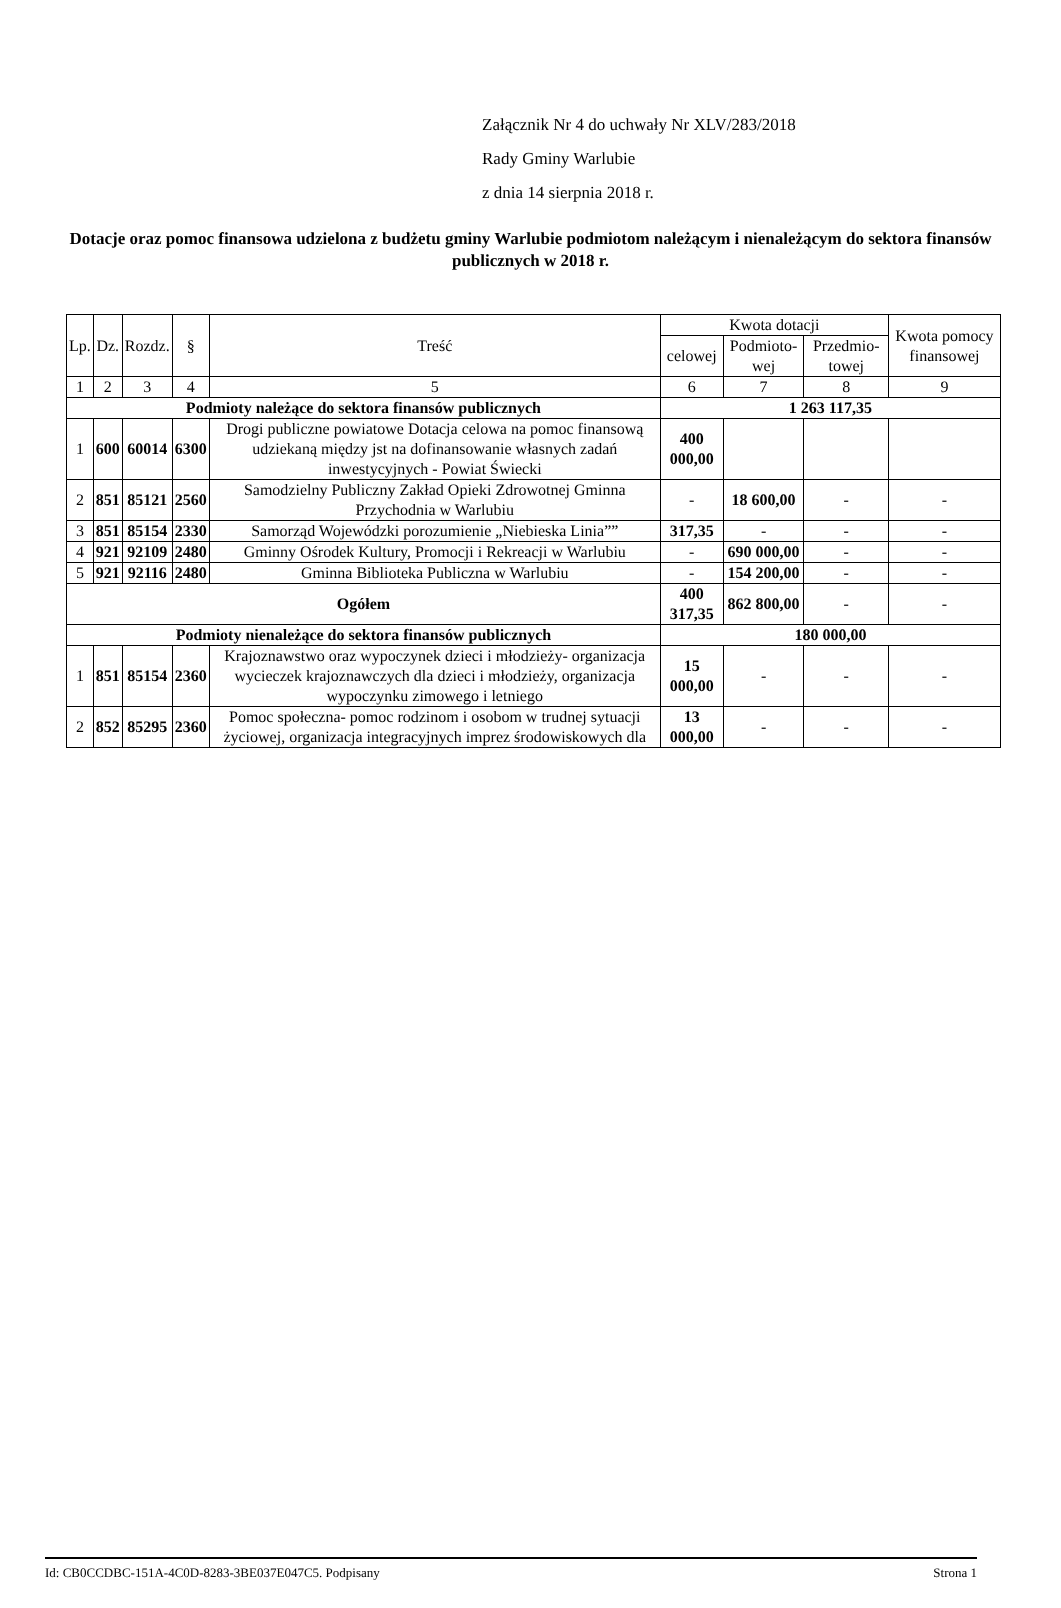Załącznik Nr 4 do uchwały Nr XLV/283/2018
Rady Gminy Warlubie
z dnia 14 sierpnia 2018 r.
Dotacje oraz pomoc finansowa udzielona z budżetu gminy Warlubie podmiotom należącym i nienależącym do sektora finansów publicznych w 2018 r.
| Lp. | Dz. | Rozdz. | § | Treść | Kwota dotacji | | | Kwota pomocy finansowej |
| --- | --- | --- | --- | --- | --- | --- | --- | --- |
| | | | | | celowej | Podmioto-wej | Przedmio-towej | |
| 1 | 2 | 3 | 4 | 5 | 6 | 7 | 8 | 9 |
| Podmioty należące do sektora finansów publicznych | | | | | 1 263 117,35 | | | |
| 1 | 600 | 60014 | 6300 | Drogi publiczne powiatowe Dotacja celowa na pomoc finansową udziekaną między jst na dofinansowanie własnych zadań inwestycyjnych - Powiat Świecki | 400 000,00 | | | |
| 2 | 851 | 85121 | 2560 | Samodzielny Publiczny Zakład Opieki Zdrowotnej Gminna Przychodnia w Warlubiu | - | 18 600,00 | - | - |
| 3 | 851 | 85154 | 2330 | Samorząd Wojewódzki porozumienie „Niebieska Linia”” | 317,35 | - | - | - |
| 4 | 921 | 92109 | 2480 | Gminny Ośrodek Kultury, Promocji i Rekreacji w Warlubiu | - | 690 000,00 | - | - |
| 5 | 921 | 92116 | 2480 | Gminna Biblioteka Publiczna w Warlubiu | - | 154 200,00 | - | - |
| Ogółem | | | | | 400 317,35 | 862 800,00 | - | - |
| Podmioty nienależące do sektora finansów publicznych | | | | | 180 000,00 | | | |
| 1 | 851 | 85154 | 2360 | Krajoznawstwo oraz wypoczynek dzieci i młodzieży- organizacja wycieczek krajoznawczych dla dzieci i młodzieży, organizacja wypoczynku zimowego i letniego | 15 000,00 | - | - | - |
| 2 | 852 | 85295 | 2360 | Pomoc społeczna- pomoc rodzinom i osobom w trudnej sytuacji życiowej, organizacja integracyjnych imprez środowiskowych dla | 13 000,00 | - | - | - |
Id: CB0CCDBC-151A-4C0D-8283-3BE037E047C5. Podpisany Strona 1